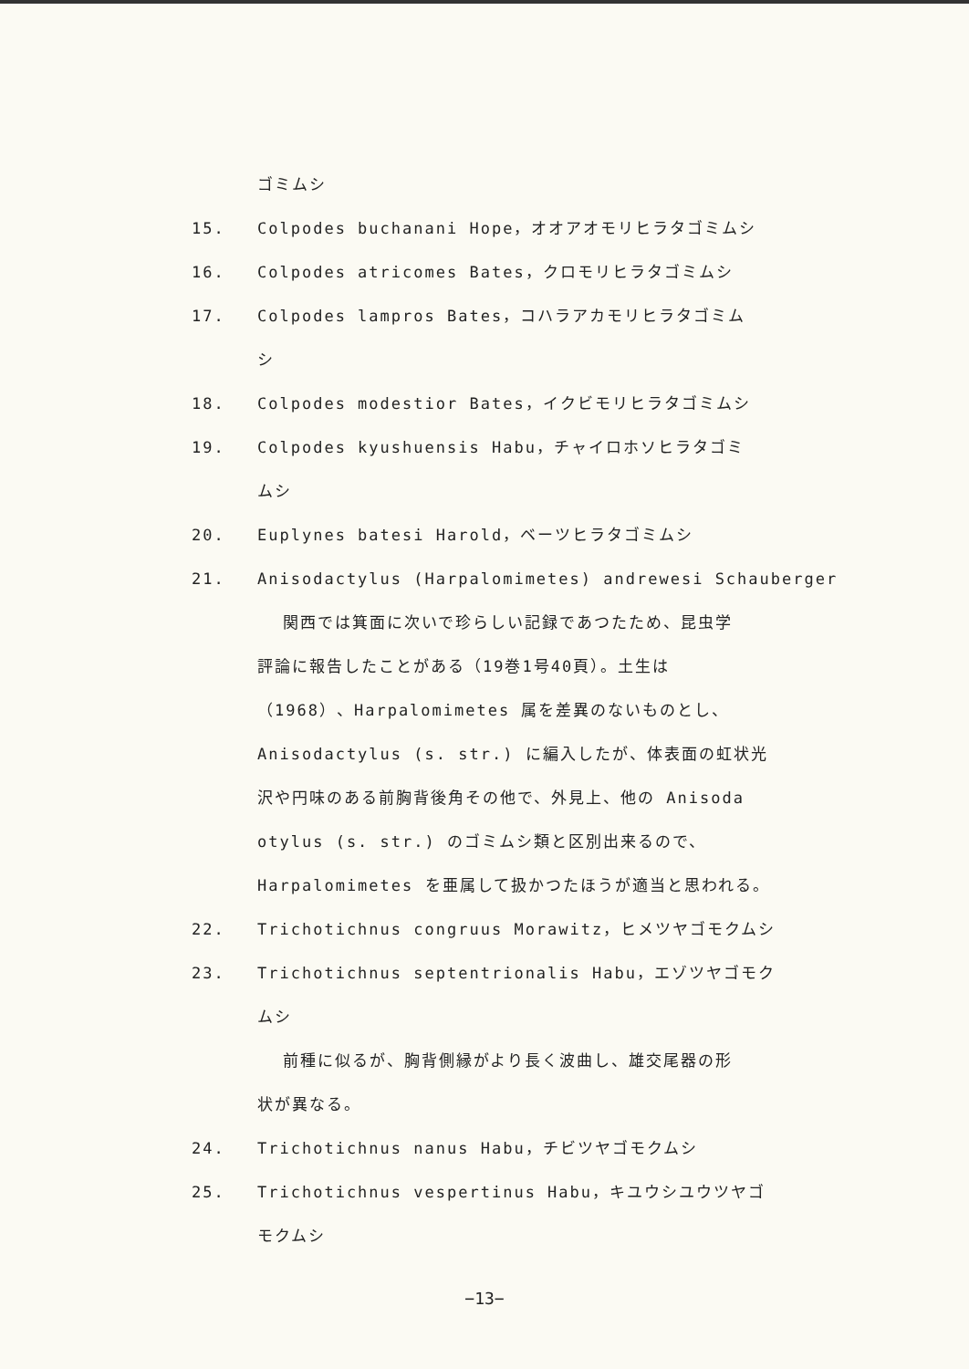ゴミムシ
15. Colpodes buchanani Hope，オオアオモリヒラタゴミムシ
16. Colpodes atricomes Bates，クロモリヒラタゴミムシ
17. Colpodes lampros Bates，コハラアカモリヒラタゴミム
シ
18. Colpodes modestior Bates，イクビモリヒラタゴミムシ
19. Colpodes kyushuensis Habu，チャイロホソヒラタゴミ
ムシ
20. Euplynes batesi Harold，ベーツヒラタゴミムシ
21. Anisodactylus (Harpalomimetes) andrewesi Schauberger
関西では箕面に次いで珍らしい記録であつたため、昆虫学
評論に報告したことがある（19巻1号40頁）。土生は
（1968）、Harpalomimetes 属を差異のないものとし、
Anisodactylus (s. str.) に編入したが、体表面の虹状光
沢や円味のある前胸背後角その他で、外見上、他の Anisoda
otylus (s. str.) のゴミムシ類と区別出来るので、
Harpalomimetes を亜属して扱かつたほうが適当と思われる。
22. Trichotichnus congruus Morawitz，ヒメツヤゴモクムシ
23. Trichotichnus septentrionalis Habu，エゾツヤゴモク
ムシ
前種に似るが、胸背側縁がより長く波曲し、雄交尾器の形
状が異なる。
24. Trichotichnus nanus Habu，チビツヤゴモクムシ
25. Trichotichnus vespertinus Habu，キユウシユウツヤゴ
モクムシ
−13−